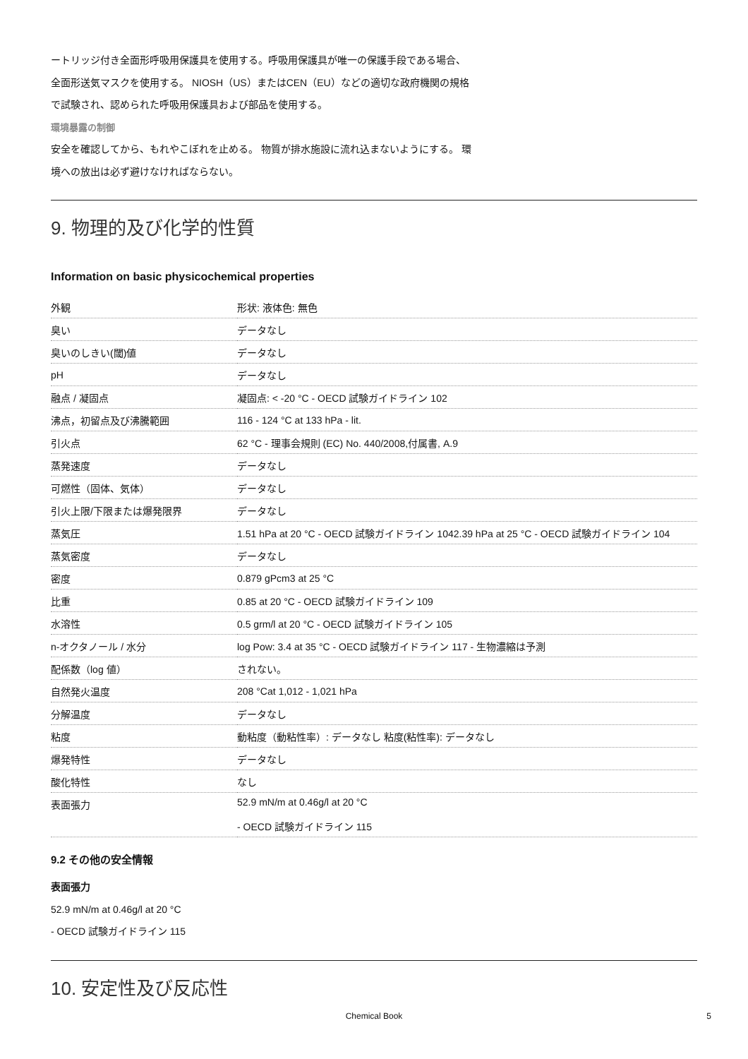ートリッジ付き全面形呼吸用保護具を使用する。呼吸用保護具が唯一の保護手段である場合、
全面形送気マスクを使用する。 NIOSH（US）またはCEN（EU）などの適切な政府機関の規格
で試験され、認められた呼吸用保護具および部品を使用する。
環境暴露の制御
安全を確認してから、もれやこぼれを止める。 物質が排水施設に流れ込まないようにする。 環
境への放出は必ず避けなければならない。
9. 物理的及び化学的性質
Information on basic physicochemical properties
| 外観 | 形状: 液体色: 無色 |
| 臭い | データなし |
| 臭いのしきい(閾)値 | データなし |
| pH | データなし |
| 融点 / 凝固点 | 凝固点: < -20 °C - OECD 試験ガイドライン 102 |
| 沸点，初留点及び沸騰範囲 | 116 - 124 °C at 133 hPa - lit. |
| 引火点 | 62 °C - 理事会規則 (EC) No. 440/2008,付属書, A.9 |
| 蒸発速度 | データなし |
| 可燃性（固体、気体） | データなし |
| 引火上限/下限または爆発限界 | データなし |
| 蒸気圧 | 1.51 hPa at 20 °C - OECD 試験ガイドライン 1042.39 hPa at 25 °C - OECD 試験ガイドライン 104 |
| 蒸気密度 | データなし |
| 密度 | 0.879 gPcm3 at 25 °C |
| 比重 | 0.85 at 20 °C - OECD 試験ガイドライン 109 |
| 水溶性 | 0.5 grm/l at 20 °C - OECD 試験ガイドライン 105 |
| n-オクタノール / 水分 | log Pow: 3.4 at 35 °C - OECD 試験ガイドライン 117 - 生物濃縮は予測 |
| 配係数（log 値） | されない。 |
| 自然発火温度 | 208 °Cat 1,012 - 1,021 hPa |
| 分解温度 | データなし |
| 粘度 | 動粘度（動粘性率）: データなし 粘度(粘性率): データなし |
| 爆発特性 | データなし |
| 酸化特性 | なし |
| 表面張力 | 52.9 mN/m at 0.46g/l at 20 °C - OECD 試験ガイドライン 115 |
9.2 その他の安全情報
表面張力
52.9 mN/m at 0.46g/l at 20 °C
- OECD 試験ガイドライン 115
10. 安定性及び反応性
Chemical Book 5